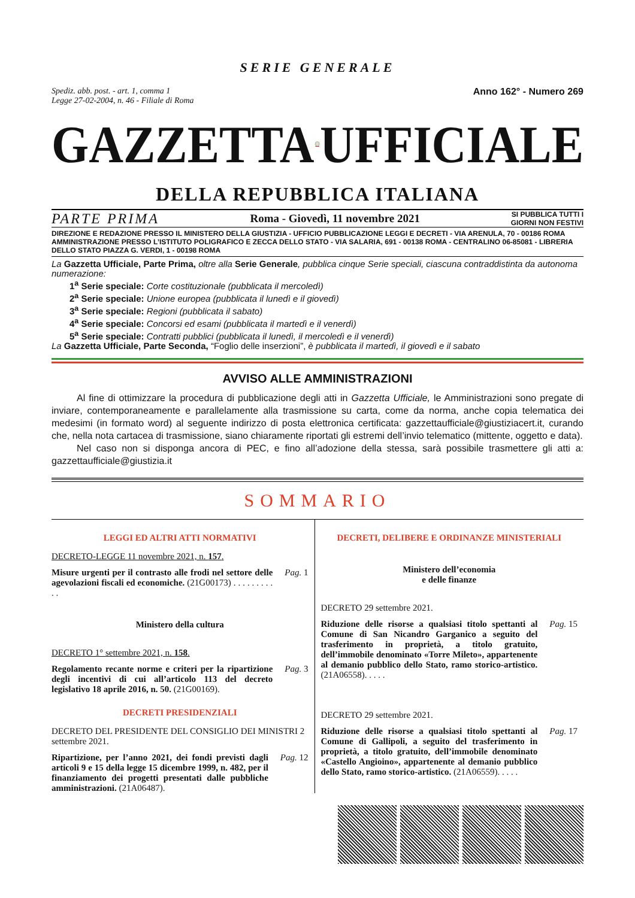SERIE GENERALE
Spediz. abb. post. - art. 1, comma 1
Legge 27-02-2004, n. 46 - Filiale di Roma
Anno 162° - Numero 269
GAZZETTA UFFICIALE
DELLA REPUBBLICA ITALIANA
PARTE PRIMA Roma - Giovedì, 11 novembre 2021 SI PUBBLICA TUTTI I
GIORNI NON FESTIVI
DIREZIONE E REDAZIONE PRESSO IL MINISTERO DELLA GIUSTIZIA - UFFICIO PUBBLICAZIONE LEGGI E DECRETI - VIA ARENULA, 70 - 00186 ROMA AMMINISTRAZIONE PRESSO L’ISTITUTO POLIGRAFICO E ZECCA DELLO STATO - VIA SALARIA, 691 - 00138 ROMA - CENTRALINO 06-85081 - LIBRERIA DELLO STATO PIAZZA G. VERDI, 1 - 00198 ROMA
La Gazzetta Ufficiale, Parte Prima, oltre alla Serie Generale, pubblica cinque Serie speciali, ciascuna contraddistinta da autonoma numerazione:
1<sup>a</sup> Serie speciale: Corte costituzionale (pubblicata il mercoledì)
2<sup>a</sup> Serie speciale: Unione europea (pubblicata il lunedì e il giovedì)
3<sup>a</sup> Serie speciale: Regioni (pubblicata il sabato)
4<sup>a</sup> Serie speciale: Concorsi ed esami (pubblicata il martedì e il venerdì)
5<sup>a</sup> Serie speciale: Contratti pubblici (pubblicata il lunedì, il mercoledì e il venerdì)
La Gazzetta Ufficiale, Parte Seconda, “Foglio delle inserzioni”, è pubblicata il martedì, il giovedì e il sabato
AVVISO ALLE AMMINISTRAZIONI
Al fine di ottimizzare la procedura di pubblicazione degli atti in Gazzetta Ufficiale, le Amministrazioni sono pregate di inviare, contemporaneamente e parallelamente alla trasmissione su carta, come da norma, anche copia telematica dei medesimi (in formato word) al seguente indirizzo di posta elettronica certificata: gazzettaufficiale@giustiziacert.it, curando che, nella nota cartacea di trasmissione, siano chiaramente riportati gli estremi dell’invio telematico (mittente, oggetto e data).
Nel caso non si disponga ancora di PEC, e fino all’adozione della stessa, sarà possibile trasmettere gli atti a: gazzettaufficiale@giustizia.it
SOMMARIO
LEGGI ED ALTRI ATTI NORMATIVI
DECRETO-LEGGE 11 novembre 2021, n. 157.
Misure urgenti per il contrasto alle frodi nel settore delle agevolazioni fiscali ed economiche. (21G00173) . . . . . . . . . . . Pag. 1
Ministero della cultura
DECRETO 1° settembre 2021, n. 158.
Regolamento recante norme e criteri per la ripartizione degli incentivi di cui all’articolo 113 del decreto legislativo 18 aprile 2016, n. 50. (21G00169). Pag. 3
DECRETI PRESIDENZIALI
DECRETO DEL PRESIDENTE DEL CONSIGLIO DEI MINISTRI 2 settembre 2021.
Ripartizione, per l’anno 2021, dei fondi previsti dagli articoli 9 e 15 della legge 15 dicembre 1999, n. 482, per il finanziamento dei progetti presentati dalle pubbliche amministrazioni. (21A06487). Pag. 12
DECRETI, DELIBERE E ORDINANZE MINISTERIALI
Ministero dell’economia
e delle finanze
DECRETO 29 settembre 2021.
Riduzione delle risorse a qualsiasi titolo spettanti al Comune di San Nicandro Garganico a seguito del trasferimento in proprietà, a titolo gratuito, dell’immobile denominato «Torre Mileto», appartenente al demanio pubblico dello Stato, ramo storico-artistico. (21A06558). . . . . Pag. 15
DECRETO 29 settembre 2021.
Riduzione delle risorse a qualsiasi titolo spettanti al Comune di Gallipoli, a seguito del trasferimento in proprietà, a titolo gratuito, dell’immobile denominato «Castello Angioino», appartenente al demanio pubblico dello Stato, ramo storico-artistico. (21A06559). . . . . Pag. 17